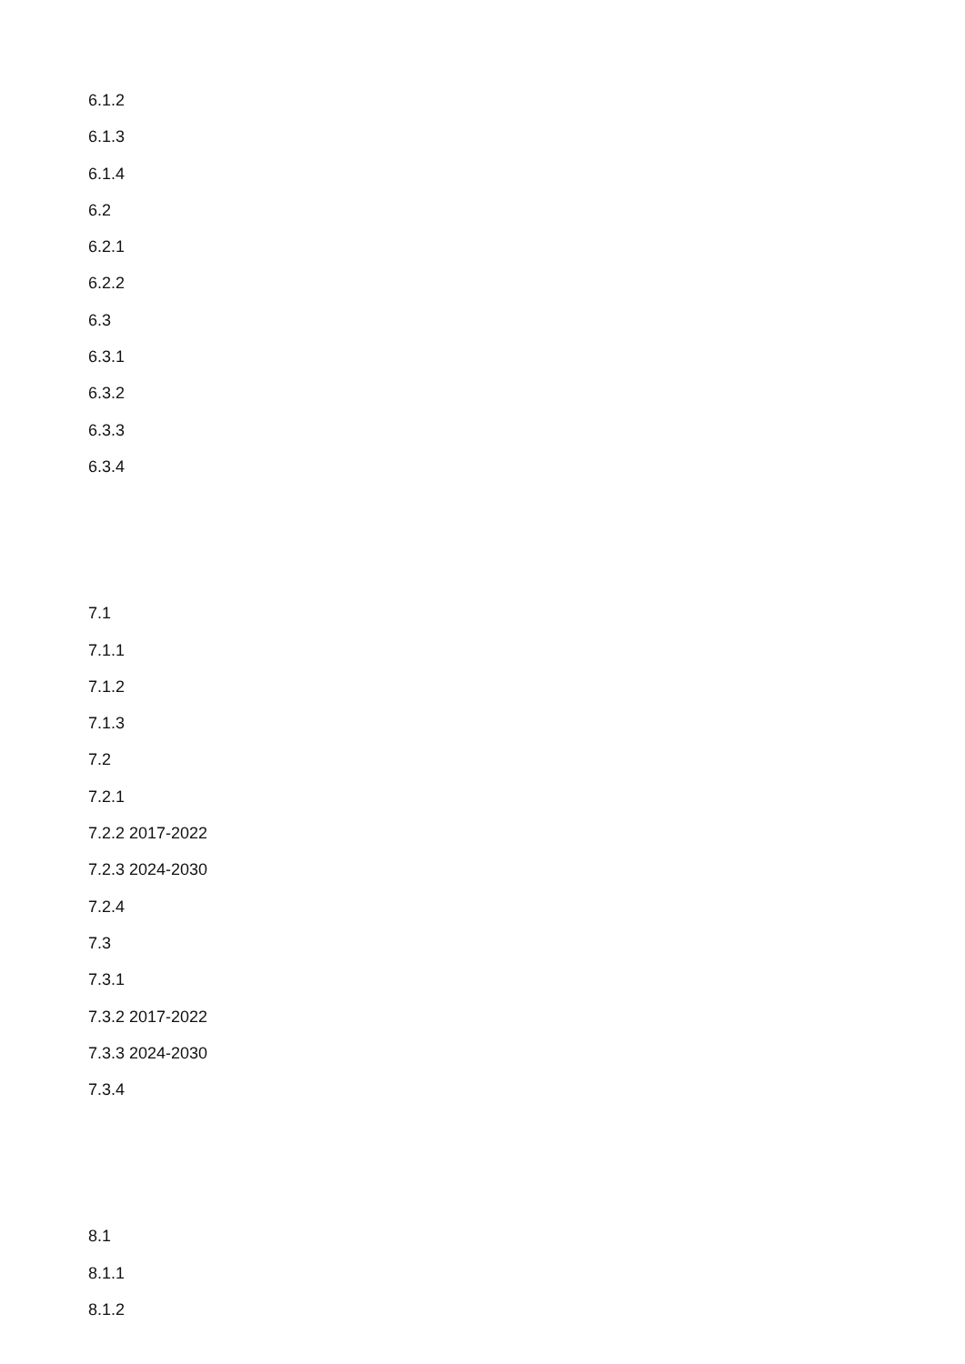6.1.2
6.1.3
6.1.4
6.2
6.2.1
6.2.2
6.3
6.3.1
6.3.2
6.3.3
6.3.4
7.1
7.1.1
7.1.2
7.1.3
7.2
7.2.1
7.2.2 2017-2022
7.2.3 2024-2030
7.2.4
7.3
7.3.1
7.3.2 2017-2022
7.3.3 2024-2030
7.3.4
8.1
8.1.1
8.1.2